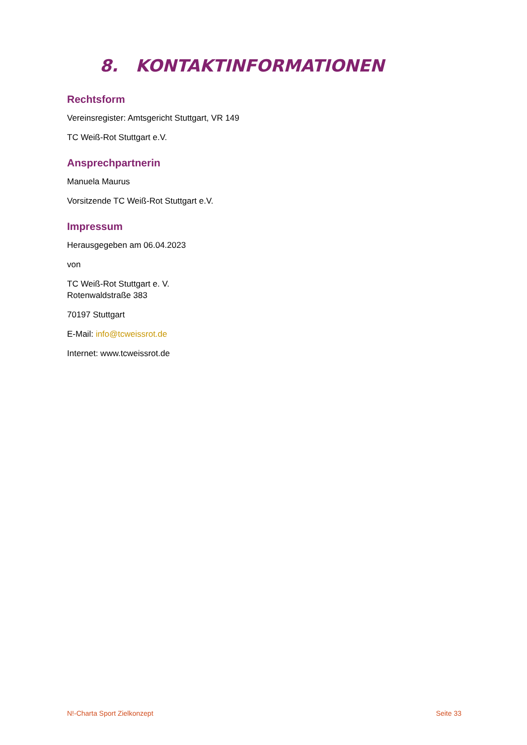8. KONTAKTINFORMATIONEN
Rechtsform
Vereinsregister: Amtsgericht Stuttgart, VR 149
TC Weiß-Rot Stuttgart e.V.
Ansprechpartnerin
Manuela Maurus
Vorsitzende TC Weiß-Rot Stuttgart e.V.
Impressum
Herausgegeben am 06.04.2023
von
TC Weiß-Rot Stuttgart e. V.
Rotenwaldstraße 383
70197 Stuttgart
E-Mail: info@tcweissrot.de
Internet: www.tcweissrot.de
N!-Charta Sport Zielkonzept Seite 33